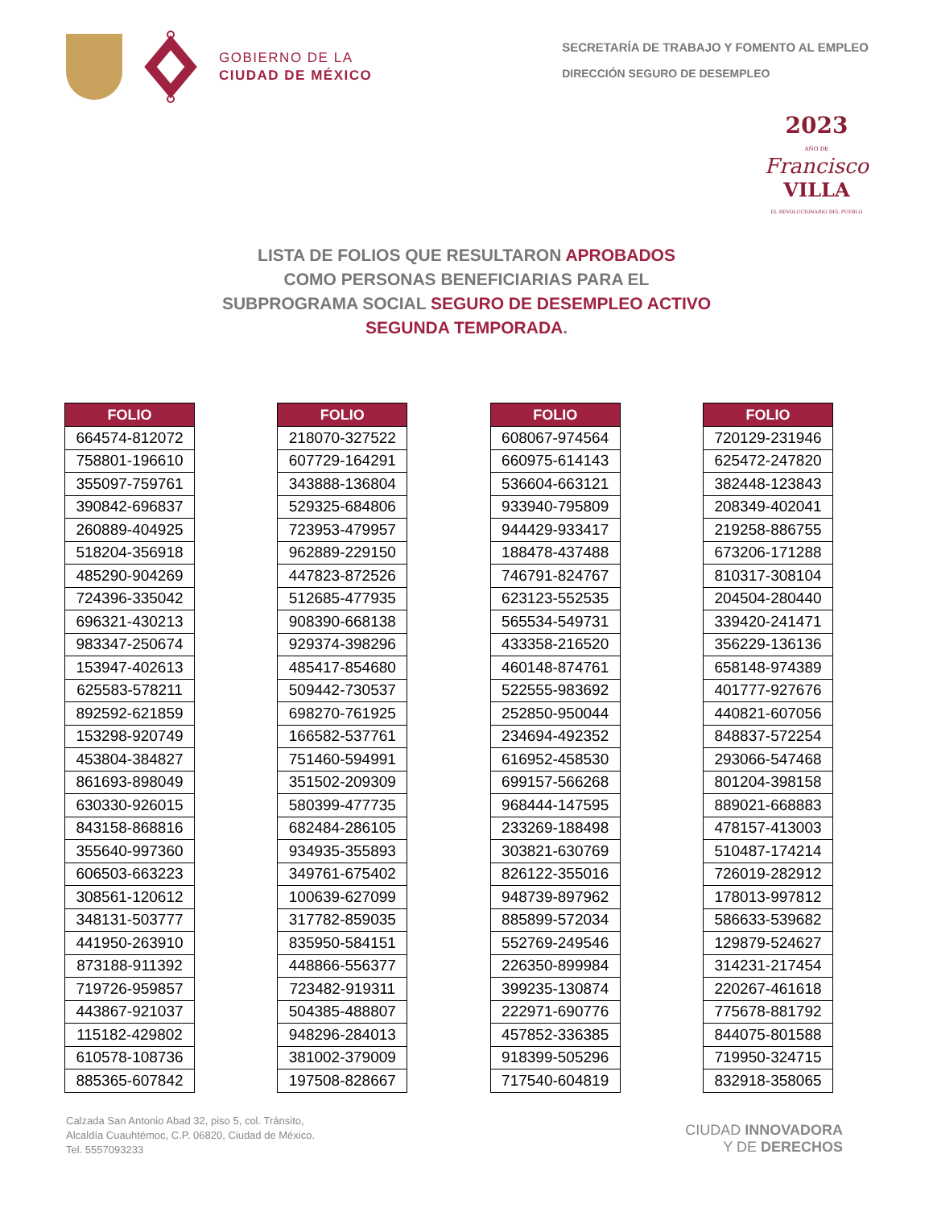GOBIERNO DE LA
CIUDAD DE MÉXICO
SECRETARÍA DE TRABAJO Y FOMENTO AL EMPLEO
DIRECCIÓN SEGURO DE DESEMPLEO
2023
AÑO DE
Francisco
VILLA
EL REVOLUCIONARIO DEL PUEBLO
LISTA DE FOLIOS QUE RESULTARON APROBADOS
COMO PERSONAS BENEFICIARIAS PARA EL
SUBPROGRAMA SOCIAL SEGURO DE DESEMPLEO ACTIVO
SEGUNDA TEMPORADA.
| FOLIO |
| --- |
| 664574-812072 |
| 758801-196610 |
| 355097-759761 |
| 390842-696837 |
| 260889-404925 |
| 518204-356918 |
| 485290-904269 |
| 724396-335042 |
| 696321-430213 |
| 983347-250674 |
| 153947-402613 |
| 625583-578211 |
| 892592-621859 |
| 153298-920749 |
| 453804-384827 |
| 861693-898049 |
| 630330-926015 |
| 843158-868816 |
| 355640-997360 |
| 606503-663223 |
| 308561-120612 |
| 348131-503777 |
| 441950-263910 |
| 873188-911392 |
| 719726-959857 |
| 443867-921037 |
| 115182-429802 |
| 610578-108736 |
| 885365-607842 |
| FOLIO |
| --- |
| 218070-327522 |
| 607729-164291 |
| 343888-136804 |
| 529325-684806 |
| 723953-479957 |
| 962889-229150 |
| 447823-872526 |
| 512685-477935 |
| 908390-668138 |
| 929374-398296 |
| 485417-854680 |
| 509442-730537 |
| 698270-761925 |
| 166582-537761 |
| 751460-594991 |
| 351502-209309 |
| 580399-477735 |
| 682484-286105 |
| 934935-355893 |
| 349761-675402 |
| 100639-627099 |
| 317782-859035 |
| 835950-584151 |
| 448866-556377 |
| 723482-919311 |
| 504385-488807 |
| 948296-284013 |
| 381002-379009 |
| 197508-828667 |
| FOLIO |
| --- |
| 608067-974564 |
| 660975-614143 |
| 536604-663121 |
| 933940-795809 |
| 944429-933417 |
| 188478-437488 |
| 746791-824767 |
| 623123-552535 |
| 565534-549731 |
| 433358-216520 |
| 460148-874761 |
| 522555-983692 |
| 252850-950044 |
| 234694-492352 |
| 616952-458530 |
| 699157-566268 |
| 968444-147595 |
| 233269-188498 |
| 303821-630769 |
| 826122-355016 |
| 948739-897962 |
| 885899-572034 |
| 552769-249546 |
| 226350-899984 |
| 399235-130874 |
| 222971-690776 |
| 457852-336385 |
| 918399-505296 |
| 717540-604819 |
| FOLIO |
| --- |
| 720129-231946 |
| 625472-247820 |
| 382448-123843 |
| 208349-402041 |
| 219258-886755 |
| 673206-171288 |
| 810317-308104 |
| 204504-280440 |
| 339420-241471 |
| 356229-136136 |
| 658148-974389 |
| 401777-927676 |
| 440821-607056 |
| 848837-572254 |
| 293066-547468 |
| 801204-398158 |
| 889021-668883 |
| 478157-413003 |
| 510487-174214 |
| 726019-282912 |
| 178013-997812 |
| 586633-539682 |
| 129879-524627 |
| 314231-217454 |
| 220267-461618 |
| 775678-881792 |
| 844075-801588 |
| 719950-324715 |
| 832918-358065 |
Calzada San Antonio Abad 32, piso 5, col. Tránsito,
Alcaldía Cuauhtémoc, C.P. 06820, Ciudad de México.
Tel. 5557093233
CIUDAD INNOVADORA
Y DE DERECHOS